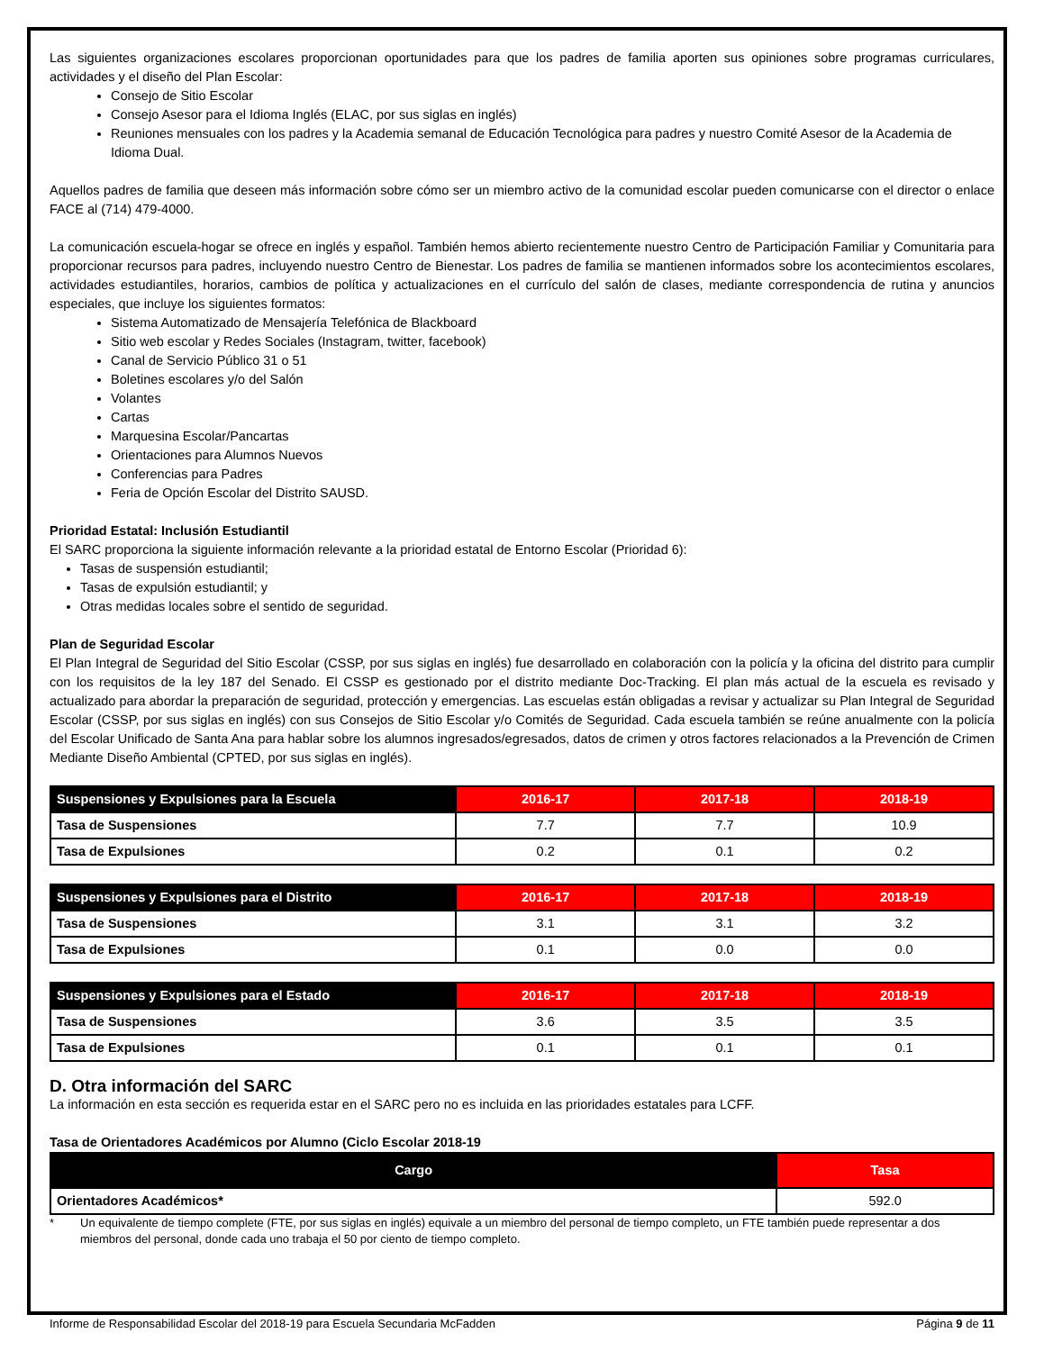Las siguientes organizaciones escolares proporcionan oportunidades para que los padres de familia aporten sus opiniones sobre programas curriculares, actividades y el diseño del Plan Escolar:
Consejo de Sitio Escolar
Consejo Asesor para el Idioma Inglés (ELAC, por sus siglas en inglés)
Reuniones mensuales con los padres y la Academia semanal de Educación Tecnológica para padres y nuestro Comité Asesor de la Academia de Idioma Dual.
Aquellos padres de familia que deseen más información sobre cómo ser un miembro activo de la comunidad escolar pueden comunicarse con el director o enlace FACE al (714) 479-4000.
La comunicación escuela-hogar se ofrece en inglés y español. También hemos abierto recientemente nuestro Centro de Participación Familiar y Comunitaria para proporcionar recursos para padres, incluyendo nuestro Centro de Bienestar. Los padres de familia se mantienen informados sobre los acontecimientos escolares, actividades estudiantiles, horarios, cambios de política y actualizaciones en el currículo del salón de clases, mediante correspondencia de rutina y anuncios especiales, que incluye los siguientes formatos:
Sistema Automatizado de Mensajería Telefónica de Blackboard
Sitio web escolar y Redes Sociales (Instagram, twitter, facebook)
Canal de Servicio Público 31 o 51
Boletines escolares y/o del Salón
Volantes
Cartas
Marquesina Escolar/Pancartas
Orientaciones para Alumnos Nuevos
Conferencias para Padres
Feria de Opción Escolar del Distrito SAUSD.
Prioridad Estatal: Inclusión Estudiantil
El SARC proporciona la siguiente información relevante a la prioridad estatal de Entorno Escolar (Prioridad 6):
Tasas de suspensión estudiantil;
Tasas de expulsión estudiantil; y
Otras medidas locales sobre el sentido de seguridad.
Plan de Seguridad Escolar
El Plan Integral de Seguridad del Sitio Escolar (CSSP, por sus siglas en inglés) fue desarrollado en colaboración con la policía y la oficina del distrito para cumplir con los requisitos de la ley 187 del Senado. El CSSP es gestionado por el distrito mediante Doc-Tracking. El plan más actual de la escuela es revisado y actualizado para abordar la preparación de seguridad, protección y emergencias. Las escuelas están obligadas a revisar y actualizar su Plan Integral de Seguridad Escolar (CSSP, por sus siglas en inglés) con sus Consejos de Sitio Escolar y/o Comités de Seguridad. Cada escuela también se reúne anualmente con la policía del Escolar Unificado de Santa Ana para hablar sobre los alumnos ingresados/egresados, datos de crimen y otros factores relacionados a la Prevención de Crimen Mediante Diseño Ambiental (CPTED, por sus siglas en inglés).
| Suspensiones y Expulsiones para la Escuela | 2016-17 | 2017-18 | 2018-19 |
| --- | --- | --- | --- |
| Tasa de Suspensiones | 7.7 | 7.7 | 10.9 |
| Tasa de Expulsiones | 0.2 | 0.1 | 0.2 |
| Suspensiones y Expulsiones para el Distrito | 2016-17 | 2017-18 | 2018-19 |
| --- | --- | --- | --- |
| Tasa de Suspensiones | 3.1 | 3.1 | 3.2 |
| Tasa de Expulsiones | 0.1 | 0.0 | 0.0 |
| Suspensiones y Expulsiones para el Estado | 2016-17 | 2017-18 | 2018-19 |
| --- | --- | --- | --- |
| Tasa de Suspensiones | 3.6 | 3.5 | 3.5 |
| Tasa de Expulsiones | 0.1 | 0.1 | 0.1 |
D. Otra información del SARC
La información en esta sección es requerida estar en el SARC pero no es incluida en las prioridades estatales para LCFF.
Tasa de Orientadores Académicos por Alumno (Ciclo Escolar 2018-19
| Cargo | Tasa |
| --- | --- |
| Orientadores Académicos* | 592.0 |
* Un equivalente de tiempo complete (FTE, por sus siglas en inglés) equivale a un miembro del personal de tiempo completo, un FTE también puede representar a dos miembros del personal, donde cada uno trabaja el 50 por ciento de tiempo completo.
Informe de Responsabilidad Escolar del 2018-19 para Escuela Secundaria McFadden Página 9 de 11